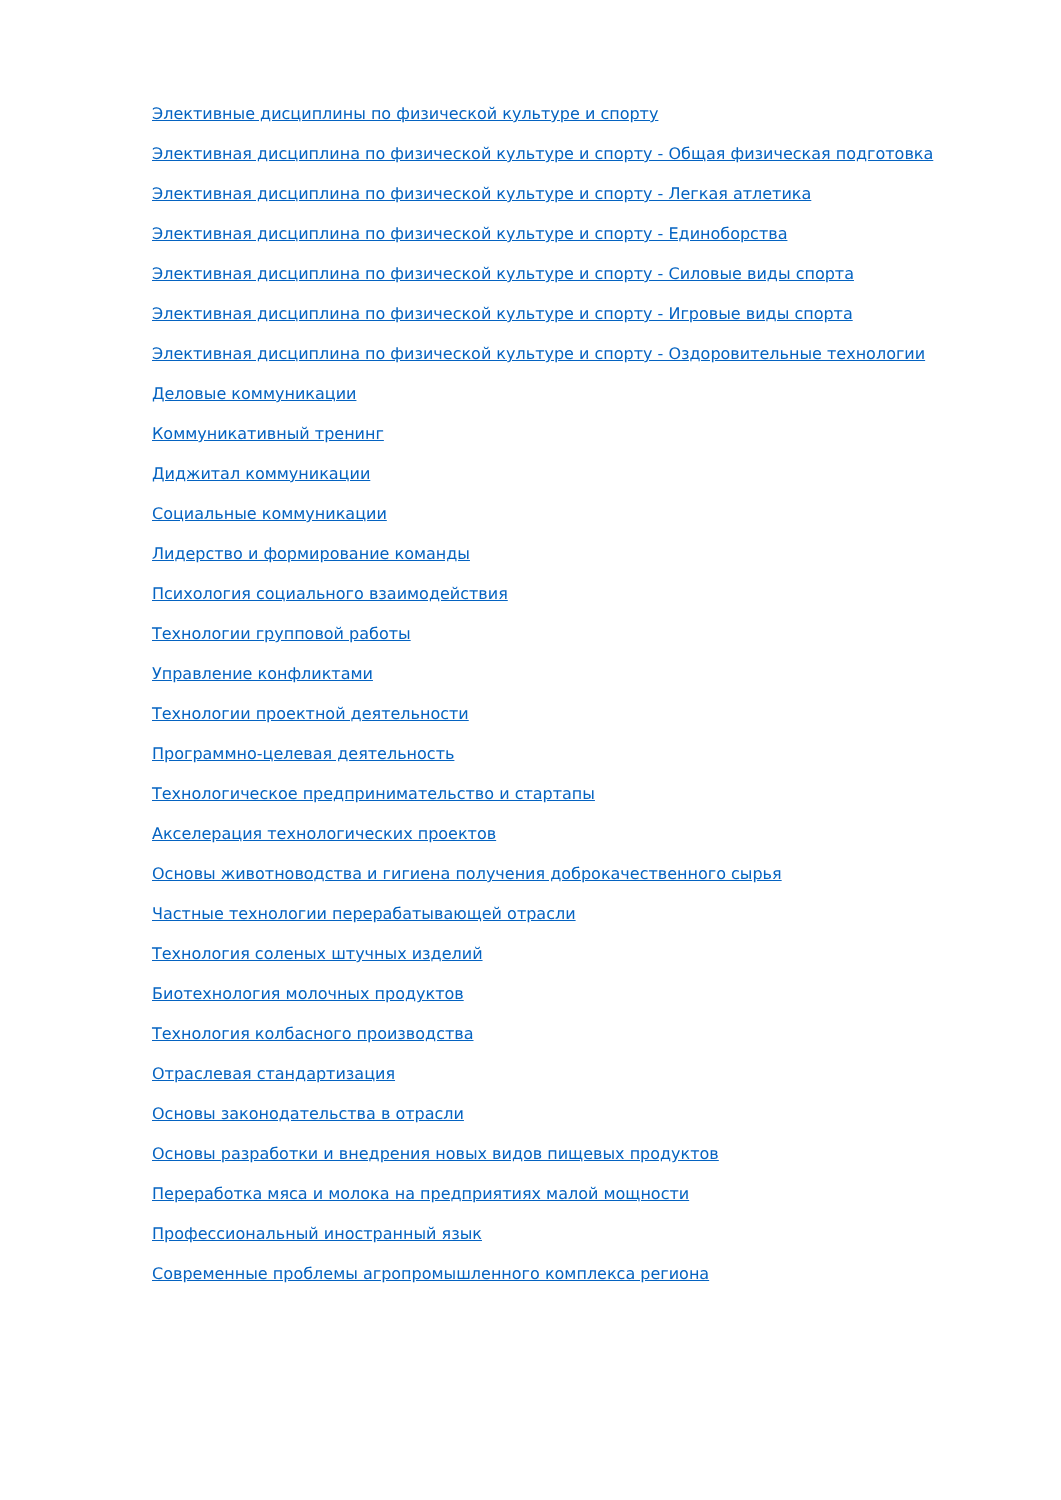Элективные дисциплины по физической культуре и спорту
Элективная дисциплина по физической культуре и спорту - Общая физическая подготовка
Элективная дисциплина по физической культуре и спорту - Легкая атлетика
Элективная дисциплина по физической культуре и спорту - Единоборства
Элективная дисциплина по физической культуре и спорту - Силовые виды спорта
Элективная дисциплина по физической культуре и спорту - Игровые виды спорта
Элективная дисциплина по физической культуре и спорту - Оздоровительные технологии
Деловые коммуникации
Коммуникативный тренинг
Диджитал коммуникации
Социальные коммуникации
Лидерство и формирование команды
Психология социального взаимодействия
Технологии групповой работы
Управление конфликтами
Технологии проектной деятельности
Программно-целевая деятельность
Технологическое предпринимательство и стартапы
Акселерация технологических проектов
Основы животноводства и гигиена получения доброкачественного сырья
Частные технологии перерабатывающей отрасли
Технология соленых штучных изделий
Биотехнология молочных продуктов
Технология колбасного производства
Отраслевая стандартизация
Основы законодательства в отрасли
Основы разработки и внедрения новых видов пищевых продуктов
Переработка мяса и молока на предприятиях малой мощности
Профессиональный иностранный язык
Современные проблемы агропромышленного комплекса региона